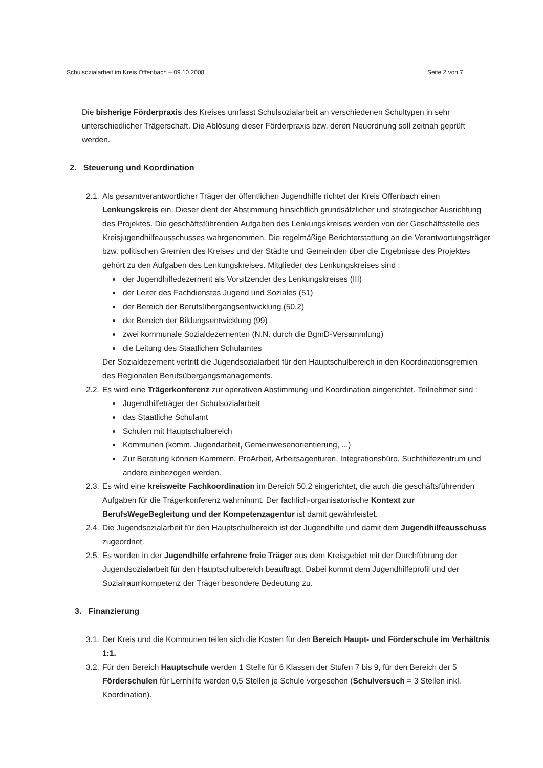Schulsozialarbeit im Kreis Offenbach – 09.10.2008 Seite 2 von 7
Die bisherige Förderpraxis des Kreises umfasst Schulsozialarbeit an verschiedenen Schultypen in sehr unterschiedlicher Trägerschaft. Die Ablösung dieser Förderpraxis bzw. deren Neuordnung soll zeitnah geprüft werden.
2. Steuerung und Koordination
2.1.
Als gesamtverantwortlicher Träger der öffentlichen Jugendhilfe richtet der Kreis Offenbach einen Lenkungskreis ein. Dieser dient der Abstimmung hinsichtlich grundsätzlicher und strategischer Ausrichtung des Projektes. Die geschäftsführenden Aufgaben des Lenkungskreises werden von der Geschäftsstelle des Kreisjugendhilfeausschusses wahrgenommen. Die regelmäßige Berichterstattung an die Verantwortungsträger bzw. politischen Gremien des Kreises und der Städte und Gemeinden über die Ergebnisse des Projektes gehört zu den Aufgaben des Lenkungskreises. Mitglieder des Lenkungskreises sind :
der Jugendhilfedezernent als Vorsitzender des Lenkungskreises (III)
der Leiter des Fachdienstes Jugend und Soziales (51)
der Bereich der Berufsübergangsentwicklung (50.2)
der Bereich der Bildungsentwicklung (99)
zwei kommunale Sozialdezernenten (N.N. durch die BgmD-Versammlung)
die Leitung des Staatlichen Schulamtes
Der Sozialdezernent vertritt die Jugendsozialarbeit für den Hauptschulbereich in den Koordinationsgremien des Regionalen Berufsübergangsmanagements.
2.2.
Es wird eine Trägerkonferenz zur operativen Abstimmung und Koordination eingerichtet. Teilnehmer sind :
Jugendhilfeträger der Schulsozialarbeit
das Staatliche Schulamt
Schulen mit Hauptschulbereich
Kommunen (komm. Jugendarbeit, Gemeinwesenorientierung, ...)
Zur Beratung können Kammern, ProArbeit, Arbeitsagenturen, Integrationsbüro, Suchthilfezentrum und andere einbezogen werden.
2.3.
Es wird eine kreisweite Fachkoordination im Bereich 50.2 eingerichtet, die auch die geschäftsführenden Aufgaben für die Trägerkonferenz wahrnimmt. Der fachlich-organisatorische Kontext zur BerufsWegeBegleitung und der Kompetenzagentur ist damit gewährleistet.
2.4.
Die Jugendsozialarbeit für den Hauptschulbereich ist der Jugendhilfe und damit dem Jugendhilfeausschuss zugeordnet.
2.5.
Es werden in der Jugendhilfe erfahrene freie Träger aus dem Kreisgebiet mit der Durchführung der Jugendsozialarbeit für den Hauptschulbereich beauftragt. Dabei kommt dem Jugendhilfeprofil und der Sozialraumkompetenz der Träger besondere Bedeutung zu.
3. Finanzierung
3.1.
Der Kreis und die Kommunen teilen sich die Kosten für den Bereich Haupt- und Förderschule im Verhältnis 1:1.
3.2.
Für den Bereich Hauptschule werden 1 Stelle für 6 Klassen der Stufen 7 bis 9, für den Bereich der 5 Förderschulen für Lernhilfe werden 0,5 Stellen je Schule vorgesehen (Schulversuch = 3 Stellen inkl. Koordination).